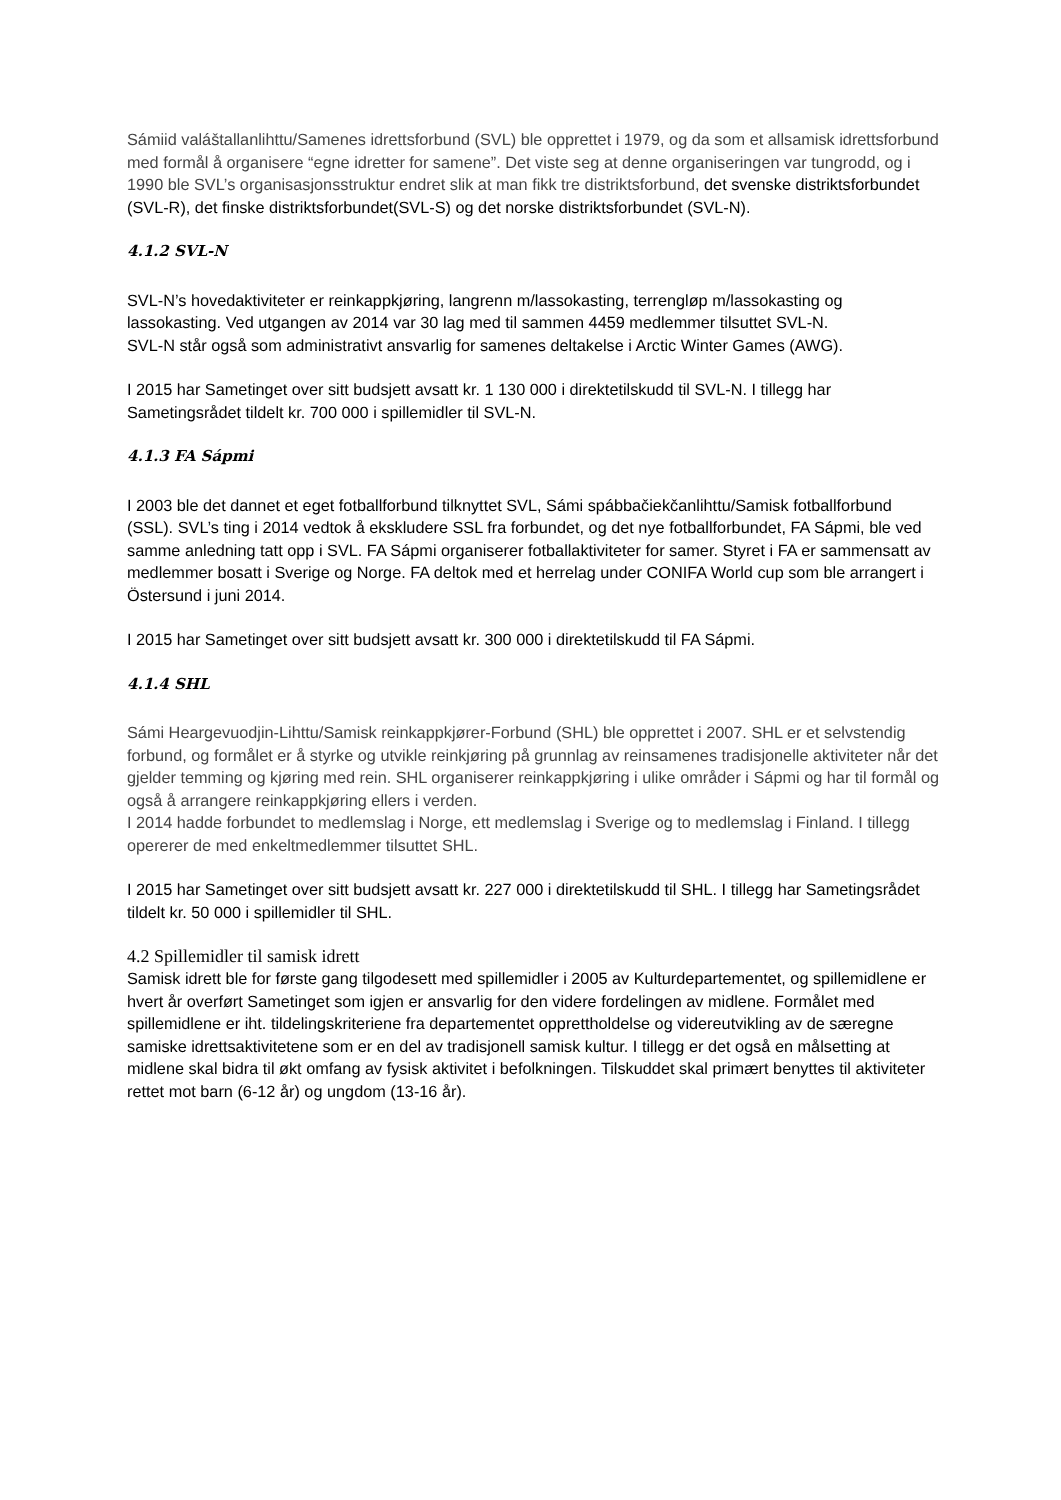Sámiid valáštallanlihttu/Samenes idrettsforbund (SVL) ble opprettet i 1979, og da som et allsamisk idrettsforbund med formål å organisere “egne idretter for samene”. Det viste seg at denne organiseringen var tungrodd, og i 1990 ble SVL’s organisasjonsstruktur endret slik at man fikk tre distriktsforbund, det svenske distriktsforbundet (SVL-R), det finske distriktsforbundet(SVL-S) og det norske distriktsforbundet (SVL-N).
4.1.2 SVL-N
SVL-N’s hovedaktiviteter er reinkappkjøring, langrenn m/lassokasting, terrengløp m/lassokasting og lassokasting. Ved utgangen av 2014 var 30 lag med til sammen 4459 medlemmer tilsuttet SVL-N.
SVL-N står også som administrativt ansvarlig for samenes deltakelse i Arctic Winter Games (AWG).
I 2015 har Sametinget over sitt budsjett avsatt kr. 1 130 000 i direktetilskudd til SVL-N. I tillegg har Sametingsrådet tildelt kr. 700 000 i spillemidler til SVL-N.
4.1.3 FA Sápmi
I 2003 ble det dannet et eget fotballforbund tilknyttet SVL, Sámi spábbačiekčanlihttu/Samisk fotballforbund (SSL). SVL’s ting i 2014 vedtok å ekskludere SSL fra forbundet, og det nye fotballforbundet, FA Sápmi, ble ved samme anledning tatt opp i SVL. FA Sápmi organiserer fotballaktiviteter for samer. Styret i FA er sammensatt av medlemmer bosatt i Sverige og Norge. FA deltok med et herrelag under CONIFA World cup som ble arrangert i Östersund i juni 2014.
I 2015 har Sametinget over sitt budsjett avsatt kr. 300 000 i direktetilskudd til FA Sápmi.
4.1.4 SHL
Sámi Heargevuodjin-Lihttu/Samisk reinkappkjører-Forbund (SHL) ble opprettet i 2007. SHL er et selvstendig forbund, og formålet er å styrke og utvikle reinkjøring på grunnlag av reinsamenes tradisjonelle aktiviteter når det gjelder temming og kjøring med rein. SHL organiserer reinkappkjøring i ulike områder i Sápmi og har til formål og også å arrangere reinkappkjøring ellers i verden.
I 2014 hadde forbundet to medlemslag i Norge, ett medlemslag i Sverige og to medlemslag i Finland. I tillegg opererer de med enkeltmedlemmer tilsuttet SHL.
I 2015 har Sametinget over sitt budsjett avsatt kr. 227 000 i direktetilskudd til SHL. I tillegg har Sametingsrådet tildelt kr. 50 000 i spillemidler til SHL.
4.2 Spillemidler til samisk idrett
Samisk idrett ble for første gang tilgodesett med spillemidler i 2005 av Kulturdepartementet, og spillemidlene er hvert år overført Sametinget som igjen er ansvarlig for den videre fordelingen av midlene. Formålet med spillemidlene er iht. tildelingskriteriene fra departementet opprettholdelse og videreutvikling av de særegne samiske idrettsaktivitetene som er en del av tradisjonell samisk kultur. I tillegg er det også en målsetting at midlene skal bidra til økt omfang av fysisk aktivitet i befolkningen. Tilskuddet skal primært benyttes til aktiviteter rettet mot barn (6-12 år) og ungdom (13-16 år).